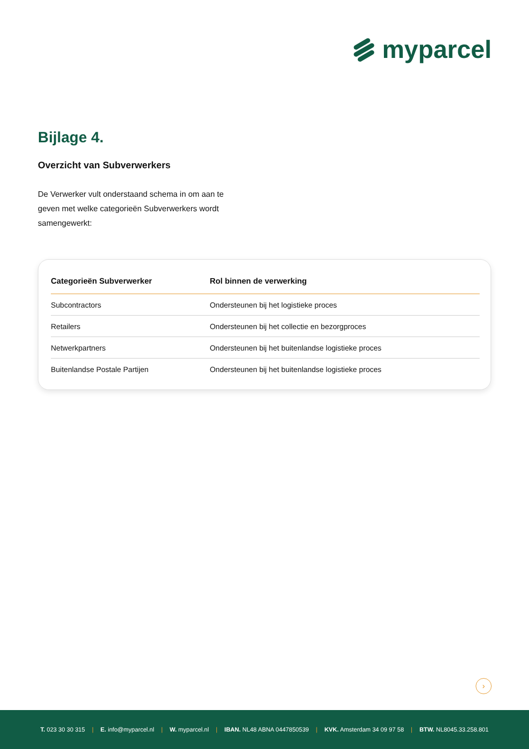myparcel
Bijlage 4.
Overzicht van Subverwerkers
De Verwerker vult onderstaand schema in om aan te geven met welke categorieën Subverwerkers wordt samengewerkt:
| Categorieën Subverwerker | Rol binnen de verwerking |
| --- | --- |
| Subcontractors | Ondersteunen bij het logistieke proces |
| Retailers | Ondersteunen bij het collectie en bezorgproces |
| Netwerkpartners | Ondersteunen bij het buitenlandse logistieke proces |
| Buitenlandse Postale Partijen | Ondersteunen bij het buitenlandse logistieke proces |
›
T. 023 30 30 315 | E. info@myparcel.nl | W. myparcel.nl | IBAN. NL48 ABNA 0447850539 | KVK. Amsterdam 34 09 97 58 | BTW. NL8045.33.258.801